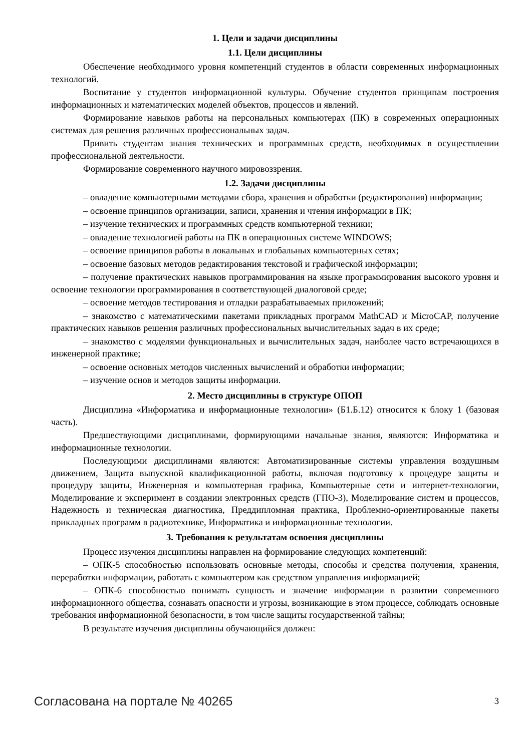1. Цели и задачи дисциплины
1.1. Цели дисциплины
Обеспечение необходимого уровня компетенций студентов в области современных информационных технологий.
Воспитание у студентов информационной культуры. Обучение студентов принципам построения информационных и математических моделей объектов, процессов и явлений.
Формирование навыков работы на персональных компьютерах (ПК) в современных операционных системах для решения различных профессиональных задач.
Привить студентам знания технических и программных средств, необходимых в осуществлении профессиональной деятельности.
Формирование современного научного мировоззрения.
1.2. Задачи дисциплины
– овладение компьютерными методами сбора, хранения и обработки (редактирования) информации;
– освоение принципов организации, записи, хранения и чтения информации в ПК;
– изучение технических и программных средств компьютерной техники;
– овладение технологией работы на ПК в операционных системе WINDOWS;
– освоение принципов работы в локальных и глобальных компьютерных сетях;
– освоение базовых методов редактирования текстовой и графической информации;
– получение практических навыков программирования на языке программирования высокого уровня и освоение технологии программирования в соответствующей диалоговой среде;
– освоение методов тестирования и отладки разрабатываемых приложений;
– знакомство с математическими пакетами прикладных программ MathCAD и MicroCAP, получение практических навыков решения различных профессиональных вычислительных задач в их среде;
– знакомство с моделями функциональных и вычислительных задач, наиболее часто встречающихся в инженерной практике;
– освоение основных методов численных вычислений и обработки информации;
– изучение основ и методов защиты информации.
2. Место дисциплины в структуре ОПОП
Дисциплина «Информатика и информационные технологии» (Б1.Б.12) относится к блоку 1 (базовая часть).
Предшествующими дисциплинами, формирующими начальные знания, являются: Информатика и информационные технологии.
Последующими дисциплинами являются: Автоматизированные системы управления воздушным движением, Защита выпускной квалификационной работы, включая подготовку к процедуре защиты и процедуру защиты, Инженерная и компьютерная графика, Компьютерные сети и интернет-технологии, Моделирование и эксперимент в создании электронных средств (ГПО-3), Моделирование систем и процессов, Надежность и техническая диагностика, Преддипломная практика, Проблемно-ориентированные пакеты прикладных программ в радиотехнике, Информатика и информационные технологии.
3. Требования к результатам освоения дисциплины
Процесс изучения дисциплины направлен на формирование следующих компетенций:
– ОПК-5 способностью использовать основные методы, способы и средства получения, хранения, переработки информации, работать с компьютером как средством управления информацией;
– ОПК-6 способностью понимать сущность и значение информации в развитии современного информационного общества, сознавать опасности и угрозы, возникающие в этом процессе, соблюдать основные требования информационной безопасности, в том числе защиты государственной тайны;
В результате изучения дисциплины обучающийся должен:
Согласована на портале № 40265 3